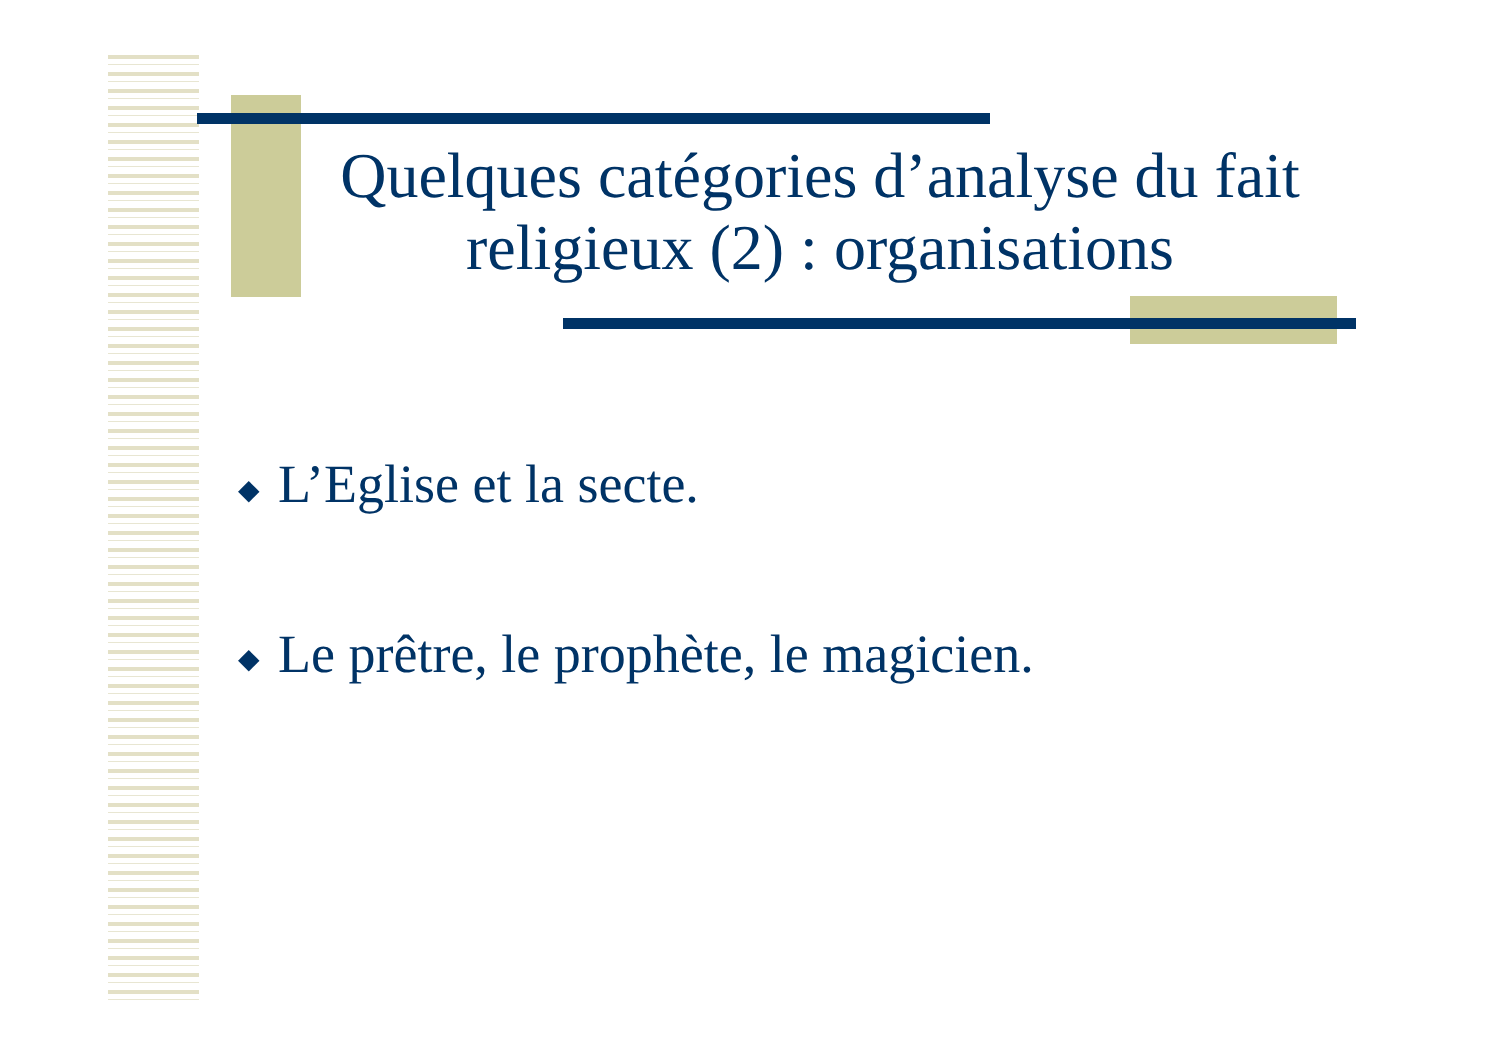Quelques catégories d’analyse du fait religieux (2) : organisations
◆ L’Eglise et la secte.
◆ Le prêtre, le prophète, le magicien.